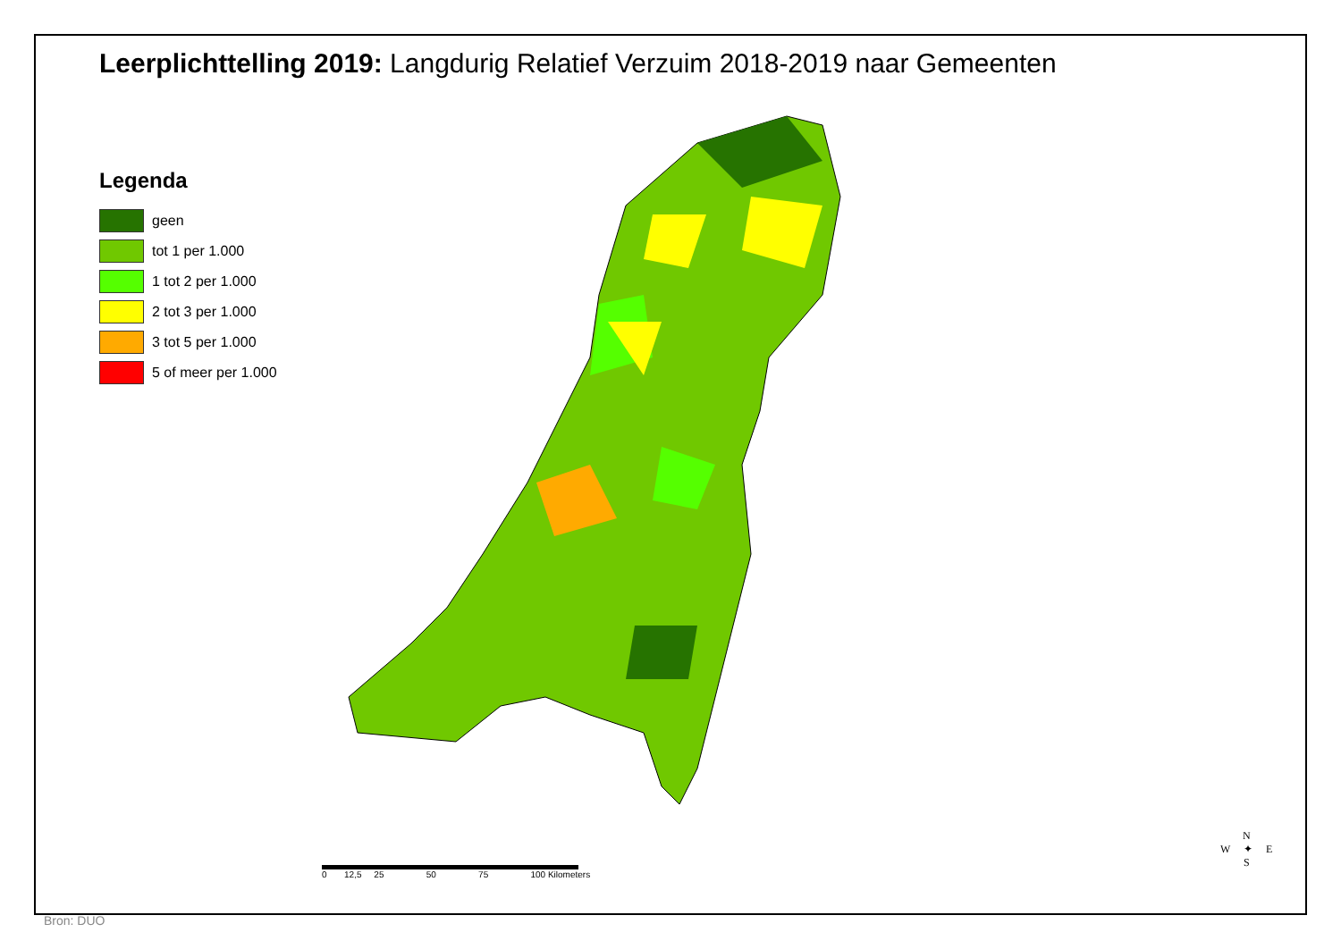Leerplichttelling 2019: Langdurig Relatief Verzuim 2018-2019 naar Gemeenten
Legenda
geen
tot 1 per 1.000
1 tot 2 per 1.000
2 tot 3 per 1.000
3 tot 5 per 1.000
5 of meer per 1.000
0 12,5 25 50 75 100 Kilometers
N
W ✦ E
S
Bron: DUO